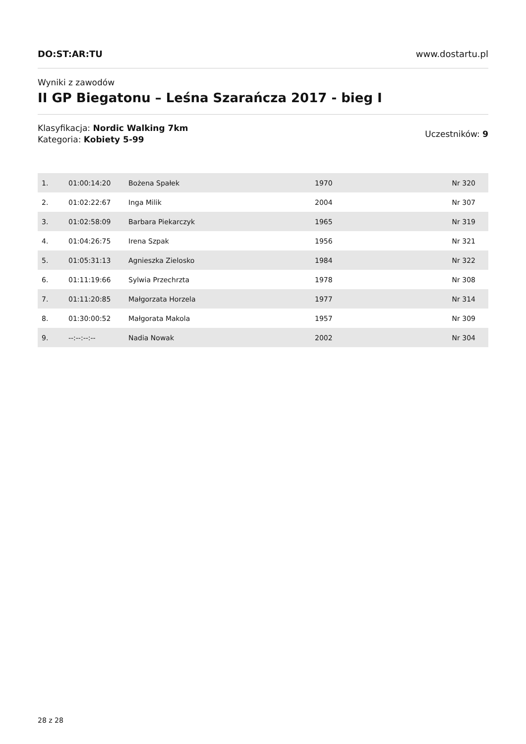DO:ST:AR:TU www.dostartu.pl
Wyniki z zawodów
II GP Biegatonu – Leśna Szarańcza 2017 - bieg I
Klasyfikacja: Nordic Walking 7km
Kategoria: Kobiety 5-99
Uczestników: 9
| 1. | 01:00:14:20 | Bożena Spałek | 1970 | Nr 320 |
| 2. | 01:02:22:67 | Inga Milik | 2004 | Nr 307 |
| 3. | 01:02:58:09 | Barbara Piekarczyk | 1965 | Nr 319 |
| 4. | 01:04:26:75 | Irena Szpak | 1956 | Nr 321 |
| 5. | 01:05:31:13 | Agnieszka Zielosko | 1984 | Nr 322 |
| 6. | 01:11:19:66 | Sylwia Przechrzta | 1978 | Nr 308 |
| 7. | 01:11:20:85 | Małgorzata Horzela | 1977 | Nr 314 |
| 8. | 01:30:00:52 | Małgorata Makola | 1957 | Nr 309 |
| 9. | --:--:--:-- | Nadia Nowak | 2002 | Nr 304 |
28 z 28